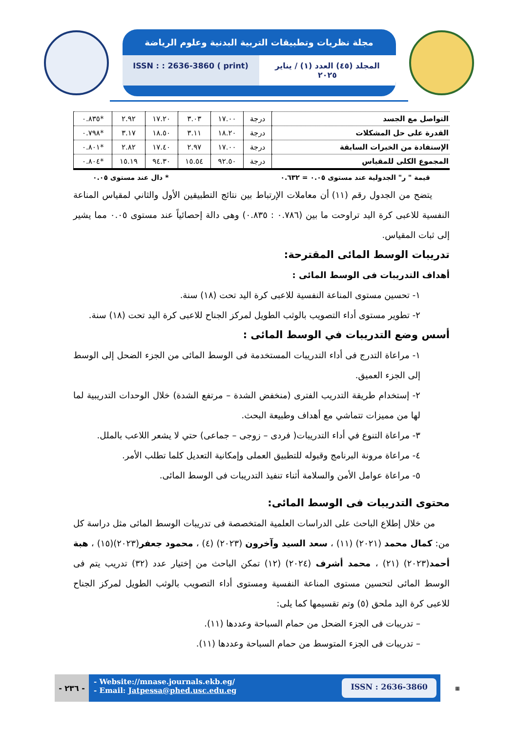مجلة نظريات وتطبيقات التربية البدنية وعلوم الرياضة
ISSN : : 2636-3860 ( print) المجلد (٤٥) العدد (١) / يناير ٢٠٢٥
| التواصل مع الجسد | درجة | ١٧.٠٠ | ٣.٠٣ | ١٧.٢٠ | ٢.٩٢ | *٠.٨٣٥ |
| القدرة على حل المشكلات | درجة | ١٨.٢٠ | ٣.١١ | ١٨.٥٠ | ٣.١٧ | *٠.٧٩٨ |
| الإستفادة من الخبرات السابقة | درجة | ١٧.٠٠ | ٢.٩٧ | ١٧.٤٠ | ٢.٨٢ | *٠.٨٠١ |
| المجموع الكلى للمقياس | درجة | ٩٢.٥٠ | ١٥.٥٤ | ٩٤.٣٠ | ١٥.١٩ | *٠.٨٠٤ |
قيمة " ر" الجدولية عند مستوى ٠.٠٥ = ٠.٦٣٢ * دال عند مستوى ٠.٠٥
يتضح من الجدول رقم (١١) أن معاملات الإرتباط بين نتائج التطبيقين الأول والثاني لمقياس المناعة النفسية للاعبى كرة اليد تراوحت ما بين (٠.٧٨٦ : ٠.٨٣٥) وهى دالة إحصائياً عند مستوى ٠.٠٥ مما يشير إلى ثبات المقياس.
تدريبات الوسط المائى المقترحة:
أهداف التدريبات فى الوسط المائى :
١- تحسين مستوى المناعة النفسية للاعبى كرة اليد تحت (١٨) سنة.
٢- تطوير مستوى أداء التصويب بالوثب الطويل لمركز الجناح للاعبى كرة اليد تحت (١٨) سنة.
أسس وضع التدريبات في الوسط المائى :
١- مراعاة التدرج فى أداء التدريبات المستخدمة فى الوسط المائى من الجزء الضحل إلى الوسط إلى الجزء العميق.
٢- إستخدام طريقة التدريب الفترى (منخفض الشدة – مرتفع الشدة) خلال الوحدات التدريبية لما لها من مميزات تتماشي مع أهداف وطبيعة البحث.
٣- مراعاة التنوع في أداء التدريبات( فردى – زوجى – جماعى) حتي لا يشعر اللاعب بالملل.
٤- مراعاة مرونة البرنامج وقبوله للتطبيق العملى وإمكانية التعديل كلما تطلب الأمر.
٥- مراعاة عوامل الأمن والسلامة أثناء تنفيذ التدريبات فى الوسط المائى.
محتوى التدريبات فى الوسط المائى:
من خلال إطلاع الباحث على الدراسات العلمية المتخصصة فى تدريبات الوسط المائى مثل دراسة كل من: كمال محمد (٢٠٢١) (١١) ، سعد السيد وآخرون (٢٠٢٣) (٤) ، محمود جعفر(٢٠٢٣)(١٥) ، هبة أحمد(٢٠٢٣) (٢١) ، محمد أشرف (٢٠٢٤) (١٢) تمكن الباحث من إختيار عدد (٣٢) تدريب يتم فى الوسط المائى لتحسين مستوى المناعة النفسية ومستوى أداء التصويب بالوثب الطويل لمركز الجناح للاعبى كرة اليد ملحق (٥) وتم تقسيمها كما يلى:
– تدريبات فى الجزء الضحل من حمام السباحة وعددها (١١).
– تدريبات فى الجزء المتوسط من حمام السباحة وعددها (١١).
- ٢٣٦ -
- Website://mnase.journals.ekb.eg/
- Email: Jatpessa@phed.usc.edu.eg
ISSN : 2636-3860
▦